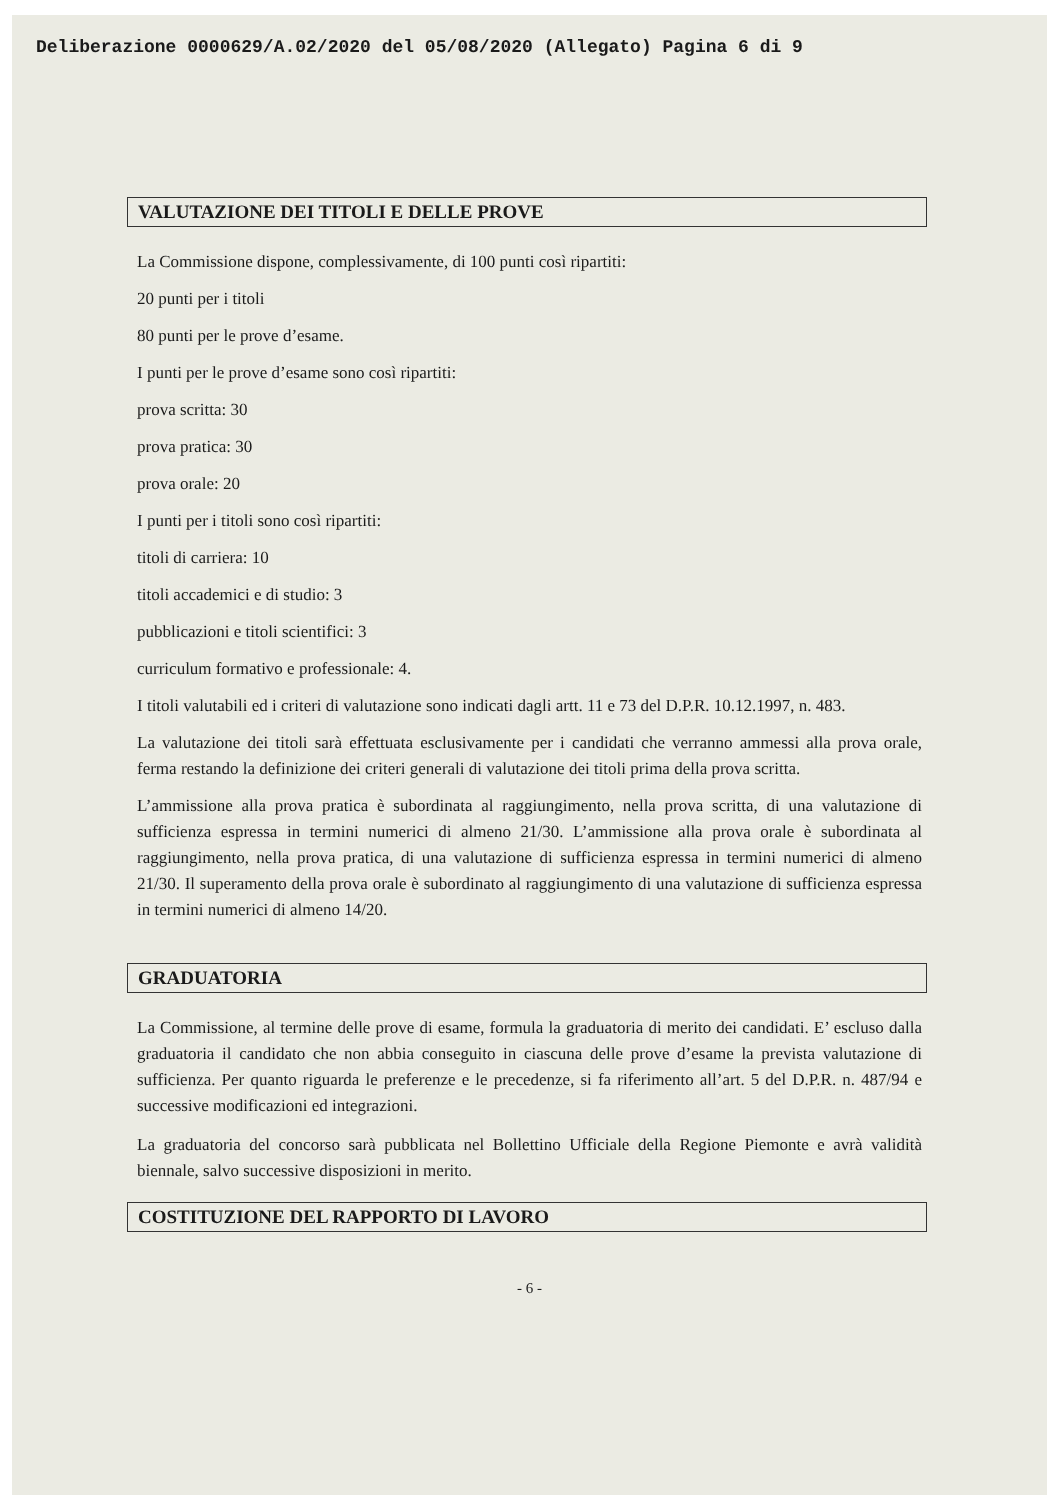Deliberazione 0000629/A.02/2020 del 05/08/2020 (Allegato) Pagina 6 di 9
VALUTAZIONE DEI TITOLI E DELLE PROVE
La Commissione dispone, complessivamente, di 100 punti così ripartiti:
20 punti per i titoli
80 punti per le prove d’esame.
I punti per le prove d’esame sono così ripartiti:
prova scritta: 30
prova pratica: 30
prova orale: 20
I punti per i titoli sono così ripartiti:
titoli di carriera: 10
titoli accademici e di studio: 3
pubblicazioni e titoli scientifici: 3
curriculum formativo e professionale: 4.
I titoli valutabili ed i criteri di valutazione sono indicati dagli artt. 11 e 73 del D.P.R. 10.12.1997, n. 483.
La valutazione dei titoli sarà effettuata esclusivamente per i candidati che verranno ammessi alla prova orale, ferma restando la definizione dei criteri generali di valutazione dei titoli prima della prova scritta.
L’ammissione alla prova pratica è subordinata al raggiungimento, nella prova scritta, di una valutazione di sufficienza espressa in termini numerici di almeno 21/30. L’ammissione alla prova orale è subordinata al raggiungimento, nella prova pratica, di una valutazione di sufficienza espressa in termini numerici di almeno 21/30. Il superamento della prova orale è subordinato al raggiungimento di una valutazione di sufficienza espressa in termini numerici di almeno 14/20.
GRADUATORIA
La Commissione, al termine delle prove di esame, formula la graduatoria di merito dei candidati. E’ escluso dalla graduatoria il candidato che non abbia conseguito in ciascuna delle prove d’esame la prevista valutazione di sufficienza. Per quanto riguarda le preferenze e le precedenze, si fa riferimento all’art. 5 del D.P.R. n. 487/94 e successive modificazioni ed integrazioni.
La graduatoria del concorso sarà pubblicata nel Bollettino Ufficiale della Regione Piemonte e avrà validità biennale, salvo successive disposizioni in merito.
COSTITUZIONE DEL RAPPORTO DI LAVORO
- 6 -